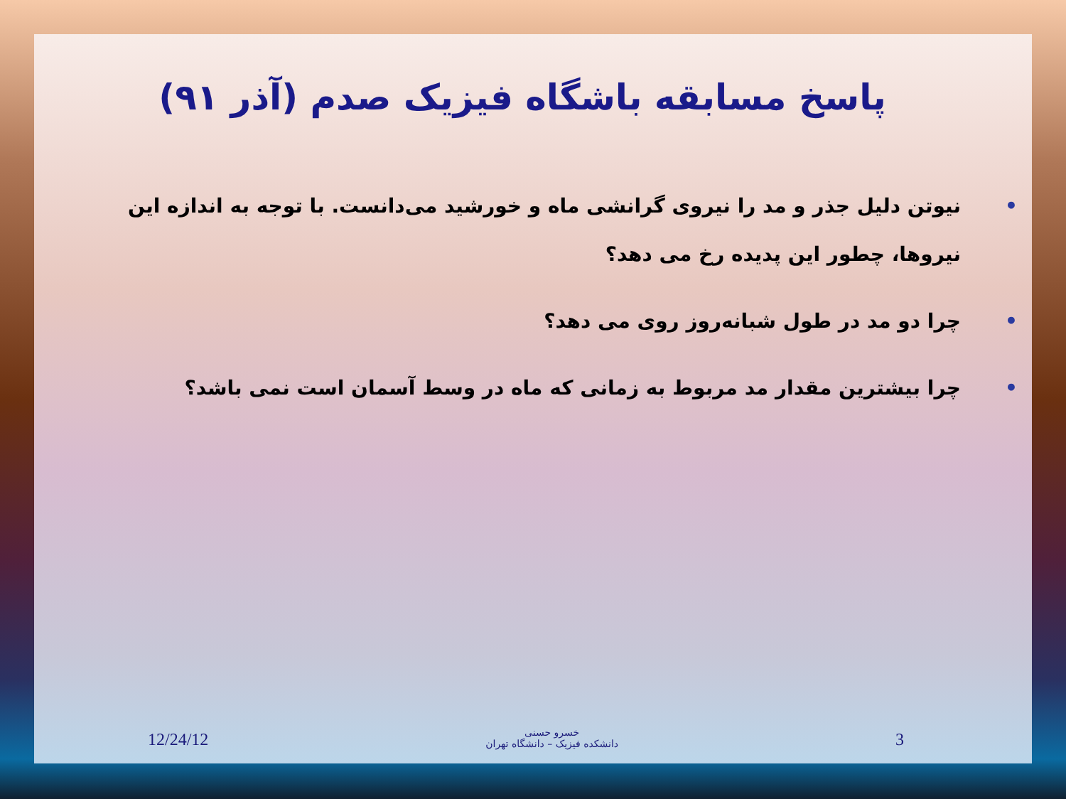پاسخ مسابقه باشگاه فیزیک صدم (آذر ۹۱)
• نیوتن دلیل جذر و مد را نیروی گرانشی ماه و خورشید می‌دانست. با توجه به اندازه این نیروها، چطور این پدیده رخ می دهد؟
• چرا دو مد در طول شبانه‌روز روی می دهد؟
• چرا بیشترین مقدار مد مربوط به زمانی که ماه در وسط آسمان است نمی باشد؟
12/24/12
خسرو حسنی
دانشکده فیزیک – دانشگاه تهران
3